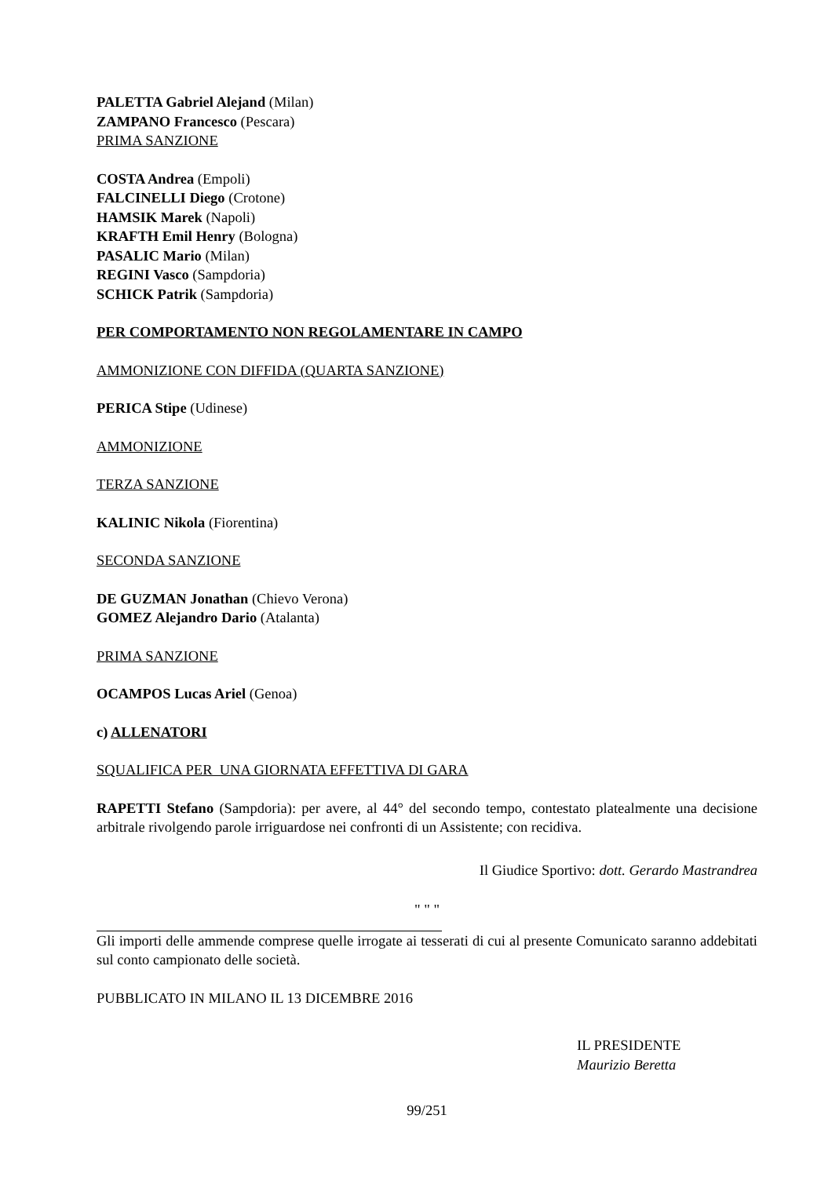PALETTA Gabriel Alejand (Milan)
ZAMPANO Francesco (Pescara)
PRIMA SANZIONE
COSTA Andrea (Empoli)
FALCINELLI Diego (Crotone)
HAMSIK Marek (Napoli)
KRAFTH Emil Henry (Bologna)
PASALIC Mario (Milan)
REGINI Vasco (Sampdoria)
SCHICK Patrik (Sampdoria)
PER COMPORTAMENTO NON REGOLAMENTARE IN CAMPO
AMMONIZIONE CON DIFFIDA (QUARTA SANZIONE)
PERICA Stipe (Udinese)
AMMONIZIONE
TERZA SANZIONE
KALINIC Nikola (Fiorentina)
SECONDA SANZIONE
DE GUZMAN Jonathan (Chievo Verona)
GOMEZ Alejandro Dario (Atalanta)
PRIMA SANZIONE
OCAMPOS Lucas Ariel (Genoa)
c) ALLENATORI
SQUALIFICA PER UNA GIORNATA EFFETTIVA DI GARA
RAPETTI Stefano (Sampdoria): per avere, al 44° del secondo tempo, contestato platealmente una decisione arbitrale rivolgendo parole irriguardose nei confronti di un Assistente; con recidiva.
Il Giudice Sportivo: dott. Gerardo Mastrandrea
" " "
Gli importi delle ammende comprese quelle irrogate ai tesserati di cui al presente Comunicato saranno addebitati sul conto campionato delle società.
PUBBLICATO IN MILANO IL 13 DICEMBRE 2016
IL PRESIDENTE
Maurizio Beretta
99/251